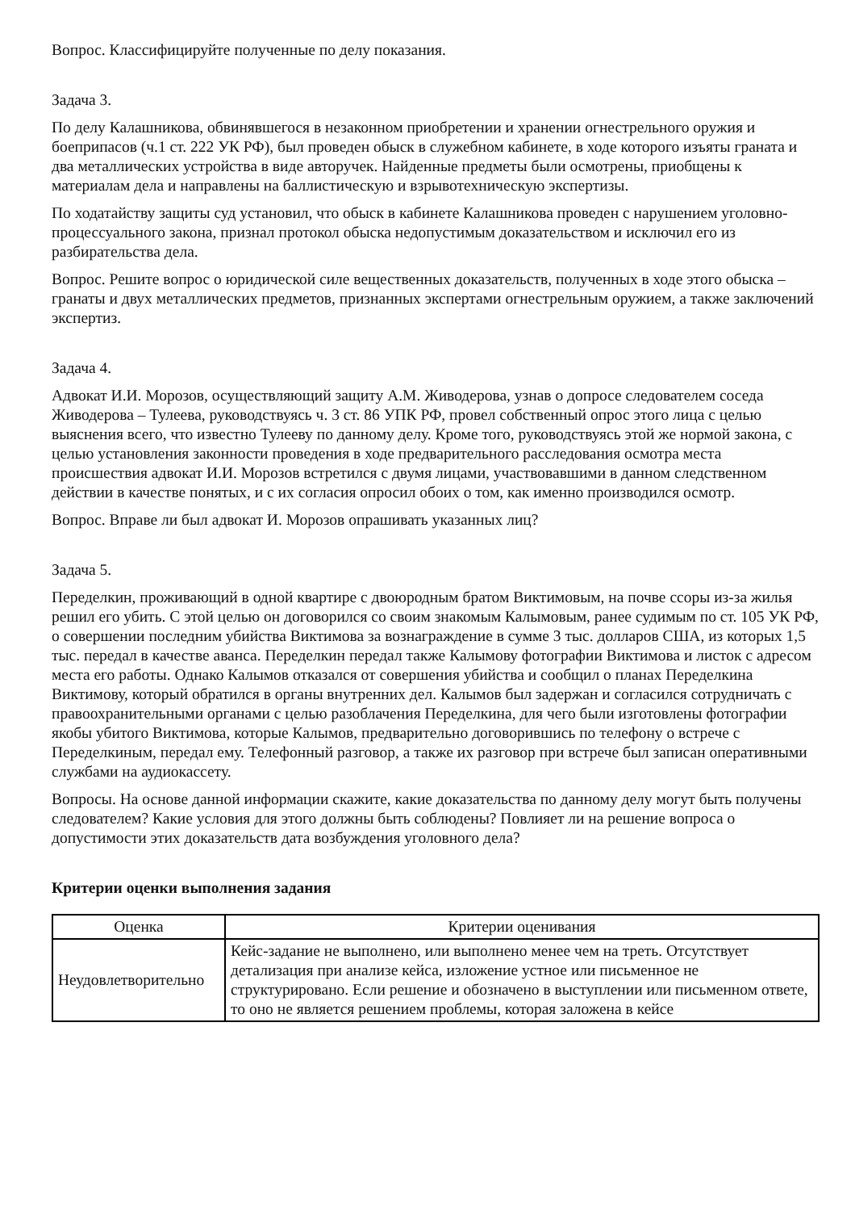Вопрос. Классифицируйте полученные по делу показания.
Задача 3.
По делу Калашникова, обвинявшегося в незаконном приобретении и хранении огнестрельного оружия и боеприпасов (ч.1 ст. 222 УК РФ), был проведен обыск в служебном кабинете, в ходе которого изъяты граната и два металлических устройства в виде авторучек. Найденные предметы были осмотрены, приобщены к материалам дела и направлены на баллистическую и взрывотехническую экспертизы.
По ходатайству защиты суд установил, что обыск в кабинете Калашникова проведен с нарушением уголовно-процессуального закона, признал протокол обыска недопустимым доказательством и исключил его из разбирательства дела.
Вопрос. Решите вопрос о юридической силе вещественных доказательств, полученных в ходе этого обыска – гранаты и двух металлических предметов, признанных экспертами огнестрельным оружием, а также заключений экспертиз.
Задача 4.
Адвокат И.И. Морозов, осуществляющий защиту А.М. Живодерова, узнав о допросе следователем соседа Живодерова – Тулеева, руководствуясь ч. 3 ст. 86 УПК РФ, провел собственный опрос этого лица с целью выяснения всего, что известно Тулееву по данному делу. Кроме того, руководствуясь этой же нормой закона, с целью установления законности проведения в ходе предварительного расследования осмотра места происшествия адвокат И.И. Морозов встретился с двумя лицами, участвовавшими в данном следственном действии в качестве понятых, и с их согласия опросил обоих о том, как именно производился осмотр.
Вопрос. Вправе ли был адвокат И. Морозов опрашивать указанных лиц?
Задача 5.
Переделкин, проживающий в одной квартире с двоюродным братом Виктимовым, на почве ссоры из-за жилья решил его убить. С этой целью он договорился со своим знакомым Калымовым, ранее судимым по ст. 105 УК РФ, о совершении последним убийства Виктимова за вознаграждение в сумме 3 тыс. долларов США, из которых 1,5 тыс. передал в качестве аванса. Переделкин передал также Калымову фотографии Виктимова и листок с адресом места его работы. Однако Калымов отказался от совершения убийства и сообщил о планах Переделкина Виктимову, который обратился в органы внутренних дел. Калымов был задержан и согласился сотрудничать с правоохранительными органами с целью разоблачения Переделкина, для чего были изготовлены фотографии якобы убитого Виктимова, которые Калымов, предварительно договорившись по телефону о встрече с Переделкиным, передал ему. Телефонный разговор, а также их разговор при встрече был записан оперативными службами на аудиокассету.
Вопросы. На основе данной информации скажите, какие доказательства по данному делу могут быть получены следователем? Какие условия для этого должны быть соблюдены? Повлияет ли на решение вопроса о допустимости этих доказательств дата возбуждения уголовного дела?
Критерии оценки выполнения задания
| Оценка | Критерии оценивания |
| --- | --- |
| Неудовлетворительно | Кейс-задание не выполнено, или выполнено менее чем на треть. Отсутствует детализация при анализе кейса, изложение устное или письменное не структурировано. Если решение и обозначено в выступлении или письменном ответе, то оно не является решением проблемы, которая заложена в кейсе |